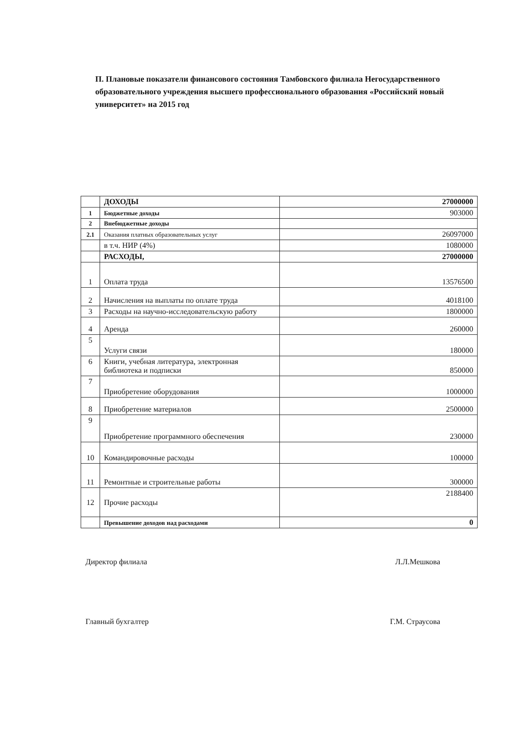П. Плановые показатели финансового состояния Тамбовского филиала Негосударственного образовательного учреждения высшего профессионального образования «Российский новый университет» на 2015 год
| | ДОХОДЫ | 27000000 |
| 1 | Бюджетные доходы | 903000 |
| 2 | Внебюджетные доходы | |
| 2.1 | Оказания платных образовательных услуг | 26097000 |
| | в т.ч. НИР (4%) | 1080000 |
| | РАСХОДЫ, | 27000000 |
| 1 | Оплата труда | 13576500 |
| 2 | Начисления на выплаты по оплате труда | 4018100 |
| 3 | Расходы на научно-исследовательскую работу | 1800000 |
| 4 | Аренда | 260000 |
| 5 | Услуги связи | 180000 |
| 6 | Книги, учебная литература, электронная библиотека и подписки | 850000 |
| 7 | Приобретение оборудования | 1000000 |
| 8 | Приобретение материалов | 2500000 |
| 9 | Приобретение программного обеспечения | 230000 |
| 10 | Командировочные расходы | 100000 |
| 11 | Ремонтные и строительные работы | 300000 |
| 12 | Прочие расходы | 2188400 |
| | Превышение доходов над расходами | 0 |
Директор филиала Л.Л.Мешкова
Главный бухгалтер Г.М. Страусова